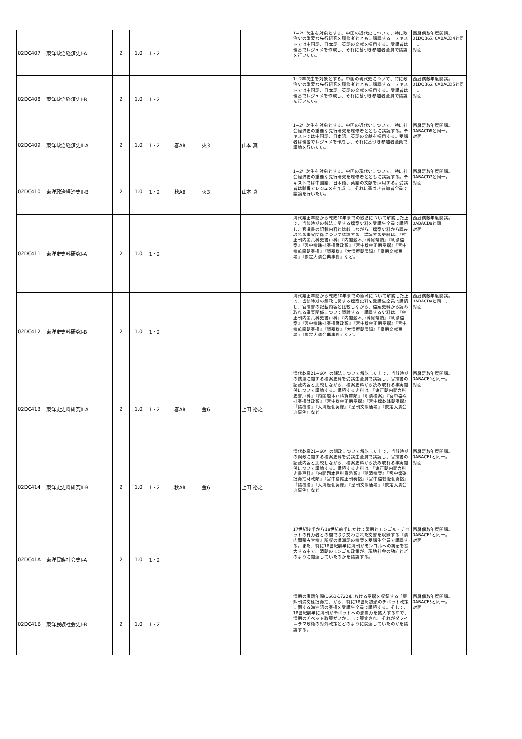| 02DC407 | 東洋政治経済史I-A | 2 | 1.0 | 1・2 | | | | | 1~2年次生を対象とする。中国の近代史について、特に政治史の重要な先行研究を履修者とともに講読する。テキストでは中国語、日本語、英語の文献を採用する。受講者は輪番でレジュメを作成し、それに基づき参加者全員で議論を行いたい。 | 西暦偶数年度開講。01DQ365, 0ABACD4と同一。 対面 |
| 02DC408 | 東洋政治経済史I-B | 2 | 1.0 | 1・2 | | | | | 1~2年次生を対象とする。中国の現代史について、特に政治史の重要な先行研究を履修者とともに講読する。テキストでは中国語、日本語、英語の文献を採用する。受講者は輪番でレジュメを作成し、それに基づき参加者全員で議論を行いたい。 | 西暦偶数年度開講。01DQ366, 0ABACD5と同一。 対面 |
| 02DC409 | 東洋政治経済史II-A | 2 | 1.0 | 1・2 | 春AB | 火3 | | 山本 真 | 1~2年次生を対象とする。中国の近代史について、特に社会経済史の重要な先行研究を履修者とともに講読する。テキストでは中国語、日本語、英語の文献を採用する。受講者は輪番でレジュメを作成し、それに基づき参加者全員で議論を行いたい。 | 西暦奇数年度開講。0ABACD6と同一。 対面 |
| 02DC410 | 東洋政治経済史II-B | 2 | 1.0 | 1・2 | 秋AB | 火3 | | 山本 真 | 1~2年次生を対象とする。中国の現代史について、特に社会経済史の重要な先行研究を履修者とともに講読する。テキストでは中国語、日本語、英語の文献を採用する。受講者は輪番でレジュメを作成し、それに基づき参加者全員で議論を行いたい。 | 西暦奇数年度開講。0ABACD7と同一。 対面 |
| 02DC411 | 東洋史史料研究I-A | 2 | 1.0 | 1・2 | | | | | 清代雍正年間から乾隆20年までの銭法について解説した上で、当該時期の銭法に関する檔案史料を受講生全員で講読し、官撰書の記載内容と比較しながら、檔案史料から読み取れる事実関係について議論する。講読する史料は、『雍正朝内閣六科史書戸科』『内閣題本戸科貨幣類』『明清檔案』『宮中檔硃批奏摺財政類』『宮中檔雍正朝奏摺』『宮中檔乾隆朝奏摺』『議覆檔』『大清歴朝実録』『皇朝文献通考』『欽定大清会典事例』など。 | 西暦偶数年度開講。0ABACD8と同一。 対面 |
| 02DC412 | 東洋史史料研究I-B | 2 | 1.0 | 1・2 | | | | | 清代雍正年間から乾隆20年までの銅政について解説した上で、当該時期の銅政に関する檔案史料を受講生全員で講読し、官撰書の記載内容と比較しながら、檔案史料から読み取れる事実関係について議論する。講読する史料は、『雍正朝内閣六科史書戸科』『内閣題本戸科貨幣類』『明清檔案』『宮中檔硃批奏摺財政類』『宮中檔雍正朝奏摺』『宮中檔乾隆朝奏摺』『議覆檔』『大清歴朝実録』『皇朝文献通考』『欽定大清会典事例』など。 | 西暦偶数年度開講。0ABACD9と同一。 対面 |
| 02DC413 | 東洋史史料研究II-A | 2 | 1.0 | 1・2 | 春AB | 金6 | | 上田 裕之 | 清代乾隆21~60年の銭法について解説した上で、当該時期の銭法に関する檔案史料を受講生全員で講読し、官撰書の記載内容と比較しながら、檔案史料から読み取れる事実関係について議論する。講読する史料は、『雍正朝内閣六科史書戸科』『内閣題本戸科貨幣類』『明清檔案』『宮中檔硃批奏摺財政類』『宮中檔雍正朝奏摺』『宮中檔乾隆朝奏摺』『議覆檔』『大清歴朝実録』『皇朝文献通考』『欽定大清会典事例』など。 | 西暦奇数年度開講。0ABACE0と同一。 対面 |
| 02DC414 | 東洋史史料研究II-B | 2 | 1.0 | 1・2 | 秋AB | 金6 | | 上田 裕之 | 清代乾隆21~60年の銅政について解説した上で、当該時期の銅政に関する檔案史料を受講生全員で講読し、官撰書の記載内容と比較しながら、檔案史料から読み取れる事実関係について議論する。講読する史料は、『雍正朝内閣六科史書戸科』『内閣題本戸科貨幣類』『明清檔案』『宮中檔硃批奏摺財政類』『宮中檔雍正朝奏摺』『宮中檔乾隆朝奏摺』『議覆檔』『大清歴朝実録』『皇朝文献通考』『欽定大清会典事例』など。 | 西暦奇数年度開講。0ABACE1と同一。 対面 |
| 02DC41A | 東洋民族社会史I-A | 2 | 1.0 | 1・2 | | | | | 17世紀後半から18世紀前半にかけて清朝とモンゴル・チベットの有力者との間で取り交わされた文書を収録する『清内閣蒙古堂檔』所収の満洲語の檔案を受講生全員で講読する。また、特に18世紀前半に清朝がモンゴルへの統治を拡大する中で、清朝のモンゴル政策が、現地社会の動向とどのように関連していたのかを議論する。 | 西暦偶数年度開講。0ABACE2と同一。 対面 |
| 02DC41B | 東洋民族社会史I-B | 2 | 1.0 | 1・2 | | | | | 清朝の康熙年間(1661-1722)における奏摺を収録する「康熙朝満文硃批奏摺」から、特に18世紀初頭のチベット政策に関する満洲語の奏摺を受講生全員で講読する。そして、18世紀前半に清朝がチベットへの影響力を拡大する中で、清朝のチベット政策がいかにして策定され、それがダライ＝ラマ政権の対外政策とどのように関連していたのかを議論する。 | 西暦偶数年度開講。0ABACE3と同一。 対面 |